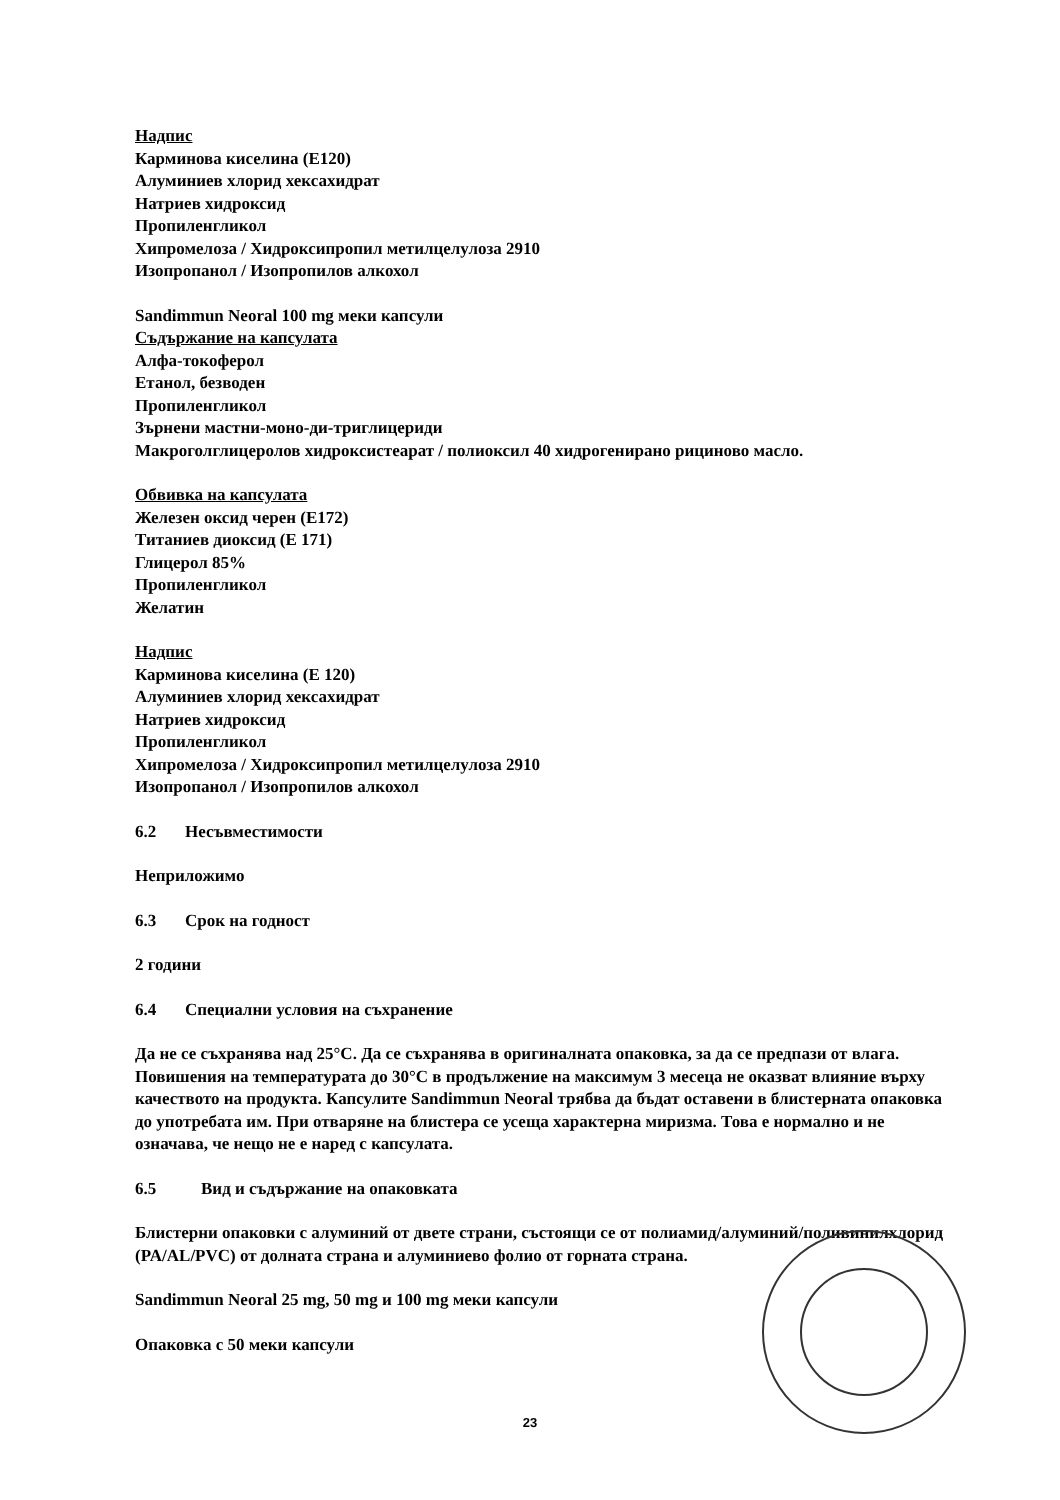Надпис
Карминова киселина (E120)
Алуминиев хлорид хексахидрат
Натриев хидроксид
Пропиленгликол
Хипромелоза / Хидроксипропил метилцелулоза 2910
Изопропанол / Изопропилов алкохол
Sandimmun Neoral 100 mg меки капсули
Съдържание на капсулата
Алфа-токоферол
Етанол, безводен
Пропиленгликол
Зърнени мастни-моно-ди-триглицериди
Макроголглицеролов хидроксистеарат / полиоксил 40 хидрогенирано рициново масло.
Обвивка на капсулата
Железен оксид черен (E172)
Титаниев диоксид (E 171)
Глицерол 85%
Пропиленгликол
Желатин
Надпис
Карминова киселина (E 120)
Алуминиев хлорид хексахидрат
Натриев хидроксид
Пропиленгликол
Хипромелоза / Хидроксипропил метилцелулоза 2910
Изопропанол / Изопропилов алкохол
6.2 Несъвместимости
Неприложимо
6.3 Срок на годност
2 години
6.4 Специални условия на съхранение
Да не се съхранява над 25°C. Да се съхранява в оригиналната опаковка, за да се предпази от влага. Повишения на температурата до 30°C в продължение на максимум 3 месеца не оказват влияние върху качеството на продукта. Капсулите Sandimmun Neoral трябва да бъдат оставени в блистерната опаковка до употребата им. При отваряне на блистера се усеща характерна миризма. Това е нормално и не означава, че нещо не е наред с капсулата.
6.5 Вид и съдържание на опаковката
Блистерни опаковки с алуминий от двете страни, състоящи се от полиамид/алуминий/поливинилхлорид (PA/AL/PVC) от долната страна и алуминиево фолио от горната страна.
Sandimmun Neoral 25 mg, 50 mg и 100 mg меки капсули
Опаковка с 50 меки капсули
23